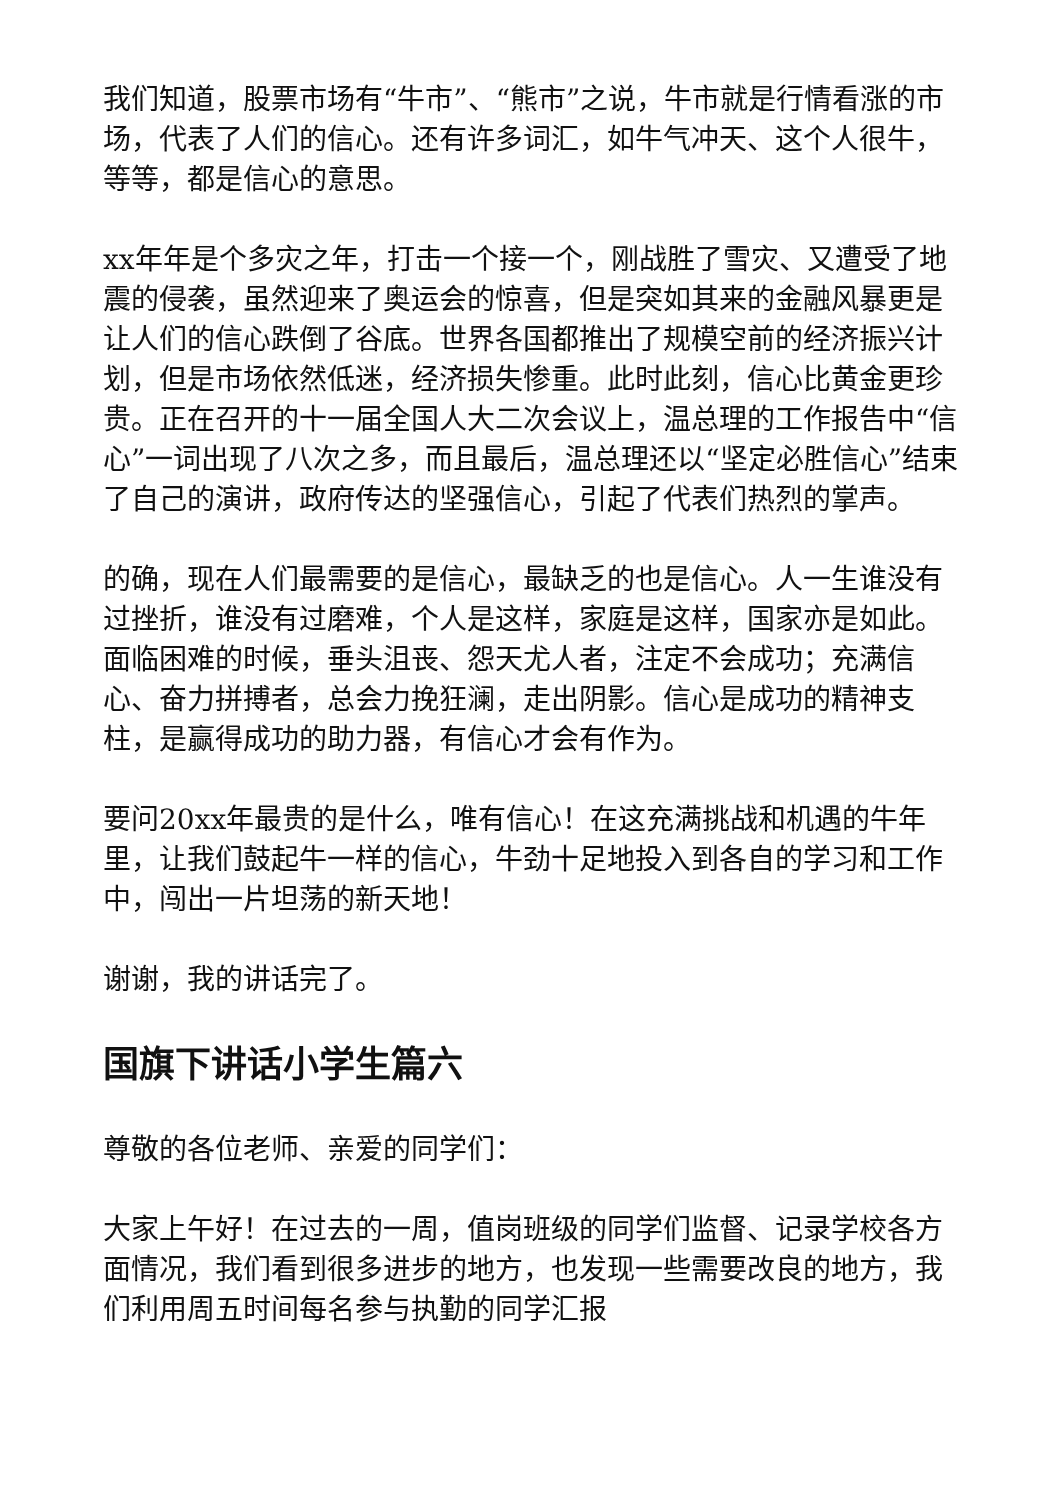我们知道，股票市场有“牛市”、“熊市”之说，牛市就是行情看涨的市场，代表了人们的信心。还有许多词汇，如牛气冲天、这个人很牛，等等，都是信心的意思。
xx年年是个多灾之年，打击一个接一个，刚战胜了雪灾、又遭受了地震的侵袭，虽然迎来了奥运会的惊喜，但是突如其来的金融风暴更是让人们的信心跌倒了谷底。世界各国都推出了规模空前的经济振兴计划，但是市场依然低迷，经济损失惨重。此时此刻，信心比黄金更珍贵。正在召开的十一届全国人大二次会议上，温总理的工作报告中“信心”一词出现了八次之多，而且最后，温总理还以“坚定必胜信心”结束了自己的演讲，政府传达的坚强信心，引起了代表们热烈的掌声。
的确，现在人们最需要的是信心，最缺乏的也是信心。人一生谁没有过挫折，谁没有过磨难，个人是这样，家庭是这样，国家亦是如此。面临困难的时候，垂头沮丧、怨天尤人者，注定不会成功；充满信心、奋力拼搏者，总会力挽狂澜，走出阴影。信心是成功的精神支柱，是赢得成功的助力器，有信心才会有作为。
要问20xx年最贵的是什么，唯有信心！在这充满挑战和机遇的牛年里，让我们鼓起牛一样的信心，牛劲十足地投入到各自的学习和工作中，闯出一片坦荡的新天地！
谢谢，我的讲话完了。
国旗下讲话小学生篇六
尊敬的各位老师、亲爱的同学们：
大家上午好！在过去的一周，值岗班级的同学们监督、记录学校各方面情况，我们看到很多进步的地方，也发现一些需要改良的地方，我们利用周五时间每名参与执勤的同学汇报